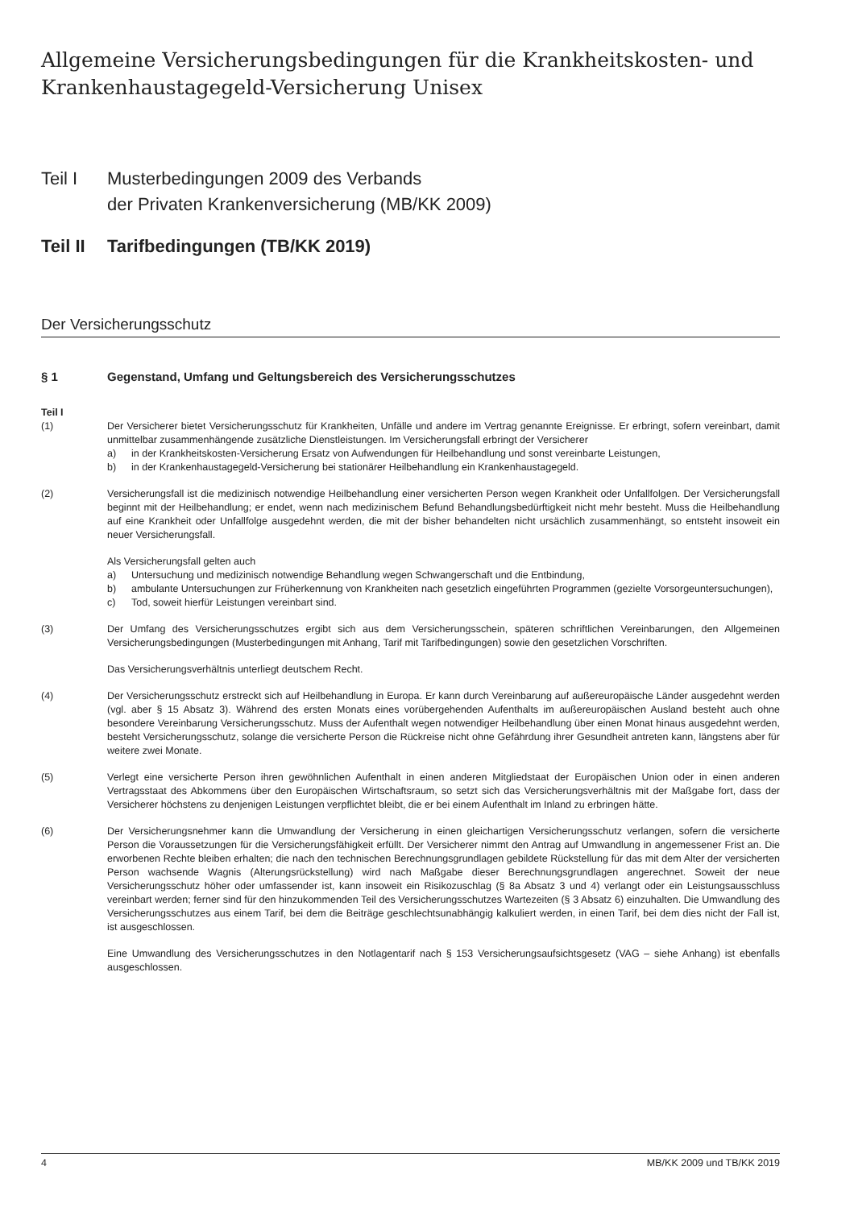Allgemeine Versicherungsbedingungen für die Krankheitskosten- und Krankenhaustagegeld-Versicherung Unisex
Teil I Musterbedingungen 2009 des Verbands
der Privaten Krankenversicherung (MB/KK 2009)
Teil II Tarifbedingungen (TB/KK 2019)
Der Versicherungsschutz
§ 1 Gegenstand, Umfang und Geltungsbereich des Versicherungsschutzes
Teil I
(1) Der Versicherer bietet Versicherungsschutz für Krankheiten, Unfälle und andere im Vertrag genannte Ereignisse. Er erbringt, sofern vereinbart, damit unmittelbar zusammenhängende zusätzliche Dienstleistungen. Im Versicherungsfall erbringt der Versicherer
a) in der Krankheitskosten-Versicherung Ersatz von Aufwendungen für Heilbehandlung und sonst vereinbarte Leistungen,
b) in der Krankenhaustagegeld-Versicherung bei stationärer Heilbehandlung ein Krankenhaustagegeld.
(2) Versicherungsfall ist die medizinisch notwendige Heilbehandlung einer versicherten Person wegen Krankheit oder Unfallfolgen. Der Versicherungsfall beginnt mit der Heilbehandlung; er endet, wenn nach medizinischem Befund Behandlungsbedürftigkeit nicht mehr besteht. Muss die Heilbehandlung auf eine Krankheit oder Unfallfolge ausgedehnt werden, die mit der bisher behandelten nicht ursächlich zusammenhängt, so entsteht insoweit ein neuer Versicherungsfall.
Als Versicherungsfall gelten auch
a) Untersuchung und medizinisch notwendige Behandlung wegen Schwangerschaft und die Entbindung,
b) ambulante Untersuchungen zur Früherkennung von Krankheiten nach gesetzlich eingeführten Programmen (gezielte Vorsorgeuntersuchungen),
c) Tod, soweit hierfür Leistungen vereinbart sind.
(3) Der Umfang des Versicherungsschutzes ergibt sich aus dem Versicherungsschein, späteren schriftlichen Vereinbarungen, den Allgemeinen Versicherungsbedingungen (Musterbedingungen mit Anhang, Tarif mit Tarifbedingungen) sowie den gesetzlichen Vorschriften.
Das Versicherungsverhältnis unterliegt deutschem Recht.
(4) Der Versicherungsschutz erstreckt sich auf Heilbehandlung in Europa. Er kann durch Vereinbarung auf außereuropäische Länder ausgedehnt werden (vgl. aber § 15 Absatz 3). Während des ersten Monats eines vorübergehenden Aufenthalts im außereuropäischen Ausland besteht auch ohne besondere Vereinbarung Versicherungsschutz. Muss der Aufenthalt wegen notwendiger Heilbehandlung über einen Monat hinaus ausgedehnt werden, besteht Versicherungsschutz, solange die versicherte Person die Rückreise nicht ohne Gefährdung ihrer Gesundheit antreten kann, längstens aber für weitere zwei Monate.
(5) Verlegt eine versicherte Person ihren gewöhnlichen Aufenthalt in einen anderen Mitgliedstaat der Europäischen Union oder in einen anderen Vertragsstaat des Abkommens über den Europäischen Wirtschaftsraum, so setzt sich das Versicherungsverhältnis mit der Maßgabe fort, dass der Versicherer höchstens zu denjenigen Leistungen verpflichtet bleibt, die er bei einem Aufenthalt im Inland zu erbringen hätte.
(6) Der Versicherungsnehmer kann die Umwandlung der Versicherung in einen gleichartigen Versicherungsschutz verlangen, sofern die versicherte Person die Voraussetzungen für die Versicherungsfähigkeit erfüllt. Der Versicherer nimmt den Antrag auf Umwandlung in angemessener Frist an. Die erworbenen Rechte bleiben erhalten; die nach den technischen Berechnungsgrundlagen gebildete Rückstellung für das mit dem Alter der versicherten Person wachsende Wagnis (Alterungsrückstellung) wird nach Maßgabe dieser Berechnungsgrundlagen angerechnet. Soweit der neue Versicherungsschutz höher oder umfassender ist, kann insoweit ein Risikozuschlag (§ 8a Absatz 3 und 4) verlangt oder ein Leistungsausschluss vereinbart werden; ferner sind für den hinzukommenden Teil des Versicherungsschutzes Wartezeiten (§ 3 Absatz 6) einzuhalten. Die Umwandlung des Versicherungsschutzes aus einem Tarif, bei dem die Beiträge geschlechtsunabhängig kalkuliert werden, in einen Tarif, bei dem dies nicht der Fall ist, ist ausgeschlossen.
Eine Umwandlung des Versicherungsschutzes in den Notlagentarif nach § 153 Versicherungsaufsichtsgesetz (VAG – siehe Anhang) ist ebenfalls ausgeschlossen.
4 MB/KK 2009 und TB/KK 2019